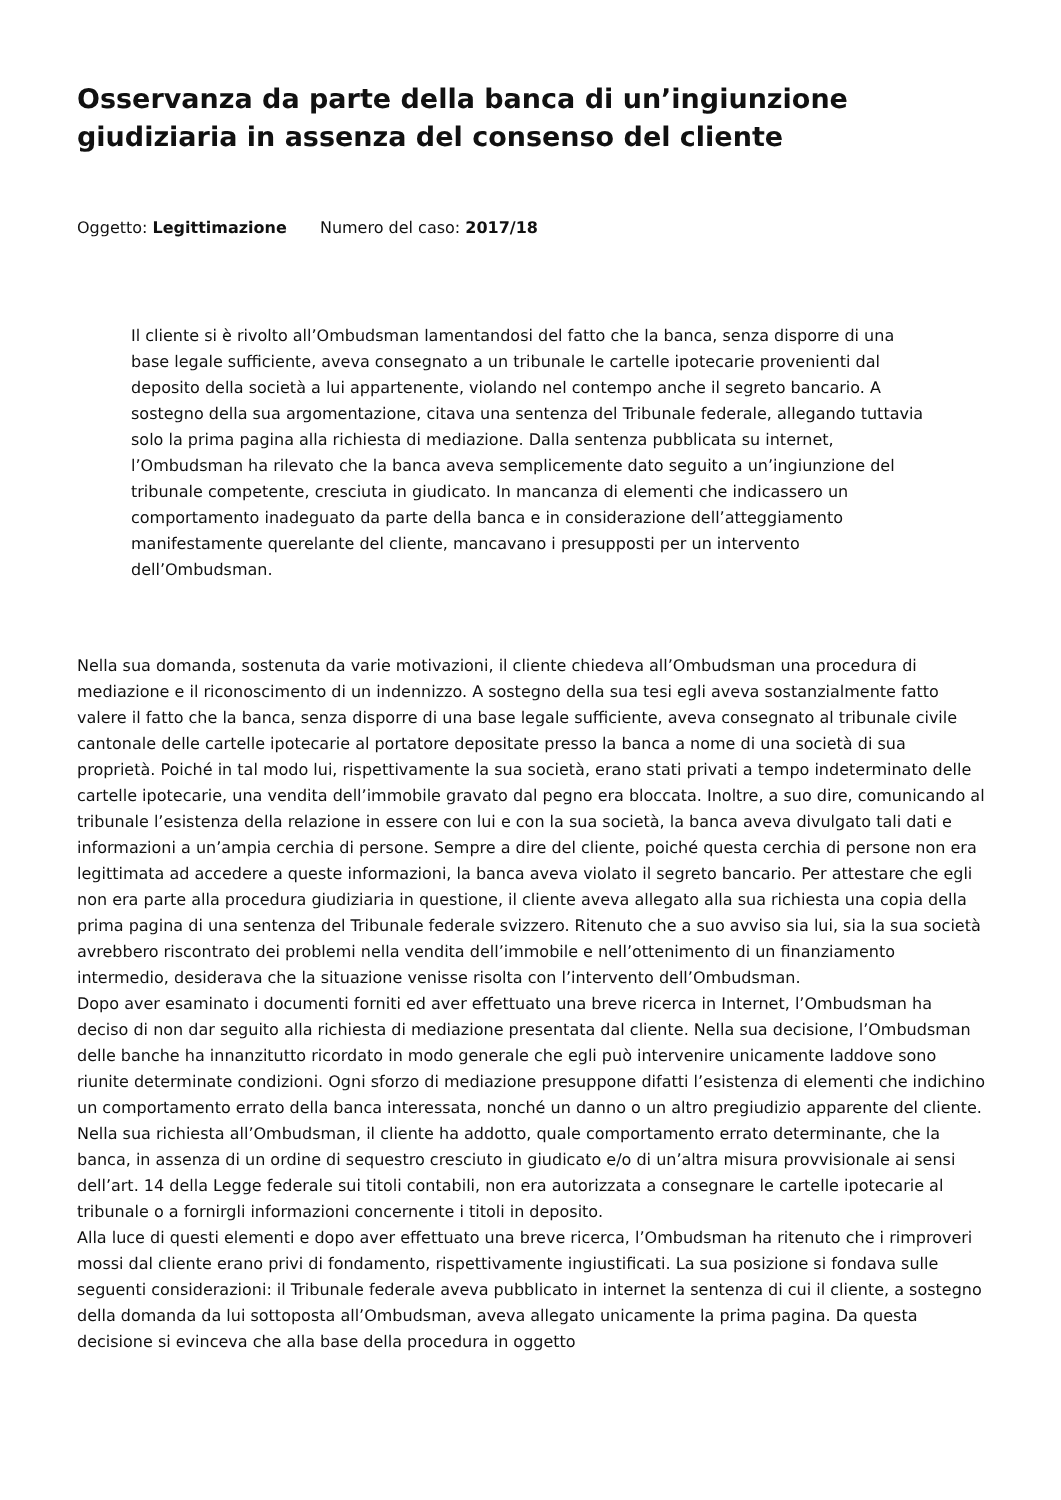Osservanza da parte della banca di un’ingiunzione giudiziaria in assenza del consenso del cliente
Oggetto: Legittimazione Numero del caso: 2017/18
Il cliente si è rivolto all’Ombudsman lamentandosi del fatto che la banca, senza disporre di una base legale sufficiente, aveva consegnato a un tribunale le cartelle ipotecarie provenienti dal deposito della società a lui appartenente, violando nel contempo anche il segreto bancario. A sostegno della sua argomentazione, citava una sentenza del Tribunale federale, allegando tuttavia solo la prima pagina alla richiesta di mediazione. Dalla sentenza pubblicata su internet, l’Ombudsman ha rilevato che la banca aveva semplicemente dato seguito a un’ingiunzione del tribunale competente, cresciuta in giudicato. In mancanza di elementi che indicassero un comportamento inadeguato da parte della banca e in considerazione dell’atteggiamento manifestamente querelante del cliente, mancavano i presupposti per un intervento dell’Ombudsman.
Nella sua domanda, sostenuta da varie motivazioni, il cliente chiedeva all’Ombudsman una procedura di mediazione e il riconoscimento di un indennizzo. A sostegno della sua tesi egli aveva sostanzialmente fatto valere il fatto che la banca, senza disporre di una base legale sufficiente, aveva consegnato al tribunale civile cantonale delle cartelle ipotecarie al portatore depositate presso la banca a nome di una società di sua proprietà. Poiché in tal modo lui, rispettivamente la sua società, erano stati privati a tempo indeterminato delle cartelle ipotecarie, una vendita dell’immobile gravato dal pegno era bloccata. Inoltre, a suo dire, comunicando al tribunale l’esistenza della relazione in essere con lui e con la sua società, la banca aveva divulgato tali dati e informazioni a un’ampia cerchia di persone. Sempre a dire del cliente, poiché questa cerchia di persone non era legittimata ad accedere a queste informazioni, la banca aveva violato il segreto bancario. Per attestare che egli non era parte alla procedura giudiziaria in questione, il cliente aveva allegato alla sua richiesta una copia della prima pagina di una sentenza del Tribunale federale svizzero. Ritenuto che a suo avviso sia lui, sia la sua società avrebbero riscontrato dei problemi nella vendita dell’immobile e nell’ottenimento di un finanziamento intermedio, desiderava che la situazione venisse risolta con l’intervento dell’Ombudsman.
Dopo aver esaminato i documenti forniti ed aver effettuato una breve ricerca in Internet, l’Ombudsman ha deciso di non dar seguito alla richiesta di mediazione presentata dal cliente. Nella sua decisione, l’Ombudsman delle banche ha innanzitutto ricordato in modo generale che egli può intervenire unicamente laddove sono riunite determinate condizioni. Ogni sforzo di mediazione presuppone difatti l’esistenza di elementi che indichino un comportamento errato della banca interessata, nonché un danno o un altro pregiudizio apparente del cliente. Nella sua richiesta all’Ombudsman, il cliente ha addotto, quale comportamento errato determinante, che la banca, in assenza di un ordine di sequestro cresciuto in giudicato e/o di un’altra misura provvisionale ai sensi dell’art. 14 della Legge federale sui titoli contabili, non era autorizzata a consegnare le cartelle ipotecarie al tribunale o a fornirgli informazioni concernente i titoli in deposito.
Alla luce di questi elementi e dopo aver effettuato una breve ricerca, l’Ombudsman ha ritenuto che i rimproveri mossi dal cliente erano privi di fondamento, rispettivamente ingiustificati. La sua posizione si fondava sulle seguenti considerazioni: il Tribunale federale aveva pubblicato in internet la sentenza di cui il cliente, a sostegno della domanda da lui sottoposta all’Ombudsman, aveva allegato unicamente la prima pagina. Da questa decisione si evinceva che alla base della procedura in oggetto